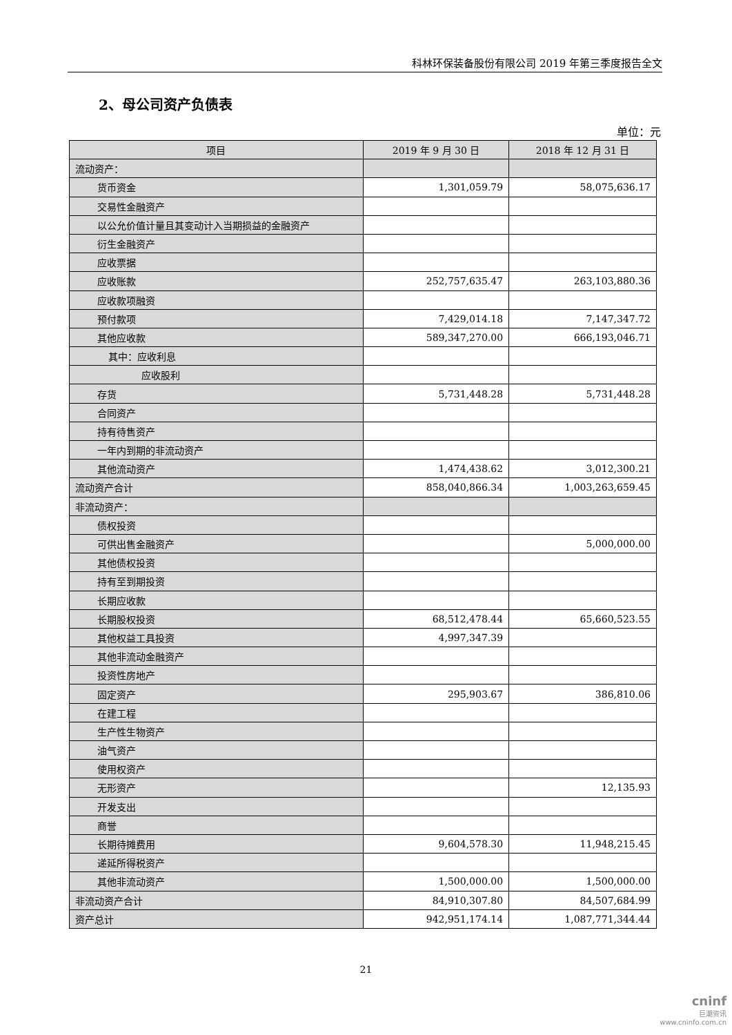科林环保装备股份有限公司 2019 年第三季度报告全文
2、母公司资产负债表
单位：元
| 项目 | 2019 年 9 月 30 日 | 2018 年 12 月 31 日 |
| --- | --- | --- |
| 流动资产： | | |
| 货币资金 | 1,301,059.79 | 58,075,636.17 |
| 交易性金融资产 | | |
| 以公允价值计量且其变动计入当期损益的金融资产 | | |
| 衍生金融资产 | | |
| 应收票据 | | |
| 应收账款 | 252,757,635.47 | 263,103,880.36 |
| 应收款项融资 | | |
| 预付款项 | 7,429,014.18 | 7,147,347.72 |
| 其他应收款 | 589,347,270.00 | 666,193,046.71 |
| 其中：应收利息 | | |
| 应收股利 | | |
| 存货 | 5,731,448.28 | 5,731,448.28 |
| 合同资产 | | |
| 持有待售资产 | | |
| 一年内到期的非流动资产 | | |
| 其他流动资产 | 1,474,438.62 | 3,012,300.21 |
| 流动资产合计 | 858,040,866.34 | 1,003,263,659.45 |
| 非流动资产： | | |
| 债权投资 | | |
| 可供出售金融资产 | | 5,000,000.00 |
| 其他债权投资 | | |
| 持有至到期投资 | | |
| 长期应收款 | | |
| 长期股权投资 | 68,512,478.44 | 65,660,523.55 |
| 其他权益工具投资 | 4,997,347.39 | |
| 其他非流动金融资产 | | |
| 投资性房地产 | | |
| 固定资产 | 295,903.67 | 386,810.06 |
| 在建工程 | | |
| 生产性生物资产 | | |
| 油气资产 | | |
| 使用权资产 | | |
| 无形资产 | | 12,135.93 |
| 开发支出 | | |
| 商誉 | | |
| 长期待摊费用 | 9,604,578.30 | 11,948,215.45 |
| 递延所得税资产 | | |
| 其他非流动资产 | 1,500,000.00 | 1,500,000.00 |
| 非流动资产合计 | 84,910,307.80 | 84,507,684.99 |
| 资产总计 | 942,951,174.14 | 1,087,771,344.44 |
21
cninf
巨潮资讯
www.cninfo.com.cn